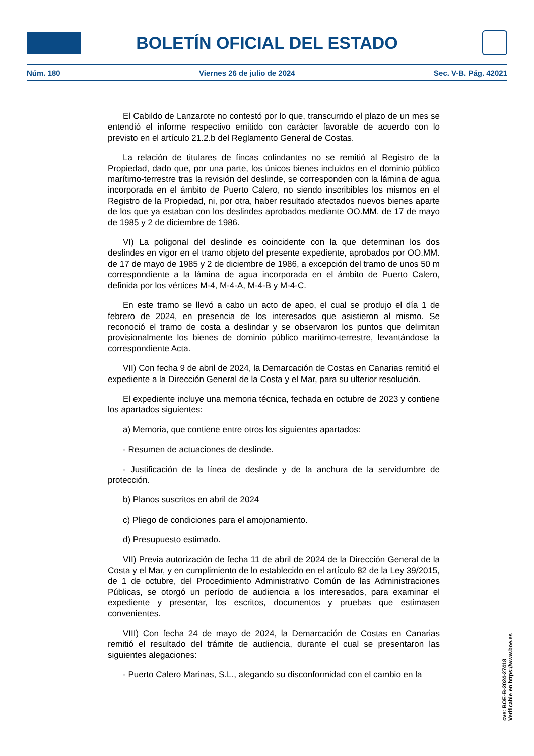BOLETÍN OFICIAL DEL ESTADO
Núm. 180 Viernes 26 de julio de 2024 Sec. V-B. Pág. 42021
El Cabildo de Lanzarote no contestó por lo que, transcurrido el plazo de un mes se entendió el informe respectivo emitido con carácter favorable de acuerdo con lo previsto en el artículo 21.2.b del Reglamento General de Costas.
La relación de titulares de fincas colindantes no se remitió al Registro de la Propiedad, dado que, por una parte, los únicos bienes incluidos en el dominio público marítimo-terrestre tras la revisión del deslinde, se corresponden con la lámina de agua incorporada en el ámbito de Puerto Calero, no siendo inscribibles los mismos en el Registro de la Propiedad, ni, por otra, haber resultado afectados nuevos bienes aparte de los que ya estaban con los deslindes aprobados mediante OO.MM. de 17 de mayo de 1985 y 2 de diciembre de 1986.
VI) La poligonal del deslinde es coincidente con la que determinan los dos deslindes en vigor en el tramo objeto del presente expediente, aprobados por OO.MM. de 17 de mayo de 1985 y 2 de diciembre de 1986, a excepción del tramo de unos 50 m correspondiente a la lámina de agua incorporada en el ámbito de Puerto Calero, definida por los vértices M-4, M-4-A, M-4-B y M-4-C.
En este tramo se llevó a cabo un acto de apeo, el cual se produjo el día 1 de febrero de 2024, en presencia de los interesados que asistieron al mismo. Se reconoció el tramo de costa a deslindar y se observaron los puntos que delimitan provisionalmente los bienes de dominio público marítimo-terrestre, levantándose la correspondiente Acta.
VII) Con fecha 9 de abril de 2024, la Demarcación de Costas en Canarias remitió el expediente a la Dirección General de la Costa y el Mar, para su ulterior resolución.
El expediente incluye una memoria técnica, fechada en octubre de 2023 y contiene los apartados siguientes:
a) Memoria, que contiene entre otros los siguientes apartados:
- Resumen de actuaciones de deslinde.
- Justificación de la línea de deslinde y de la anchura de la servidumbre de protección.
b) Planos suscritos en abril de 2024
c) Pliego de condiciones para el amojonamiento.
d) Presupuesto estimado.
VII) Previa autorización de fecha 11 de abril de 2024 de la Dirección General de la Costa y el Mar, y en cumplimiento de lo establecido en el artículo 82 de la Ley 39/2015, de 1 de octubre, del Procedimiento Administrativo Común de las Administraciones Públicas, se otorgó un período de audiencia a los interesados, para examinar el expediente y presentar, los escritos, documentos y pruebas que estimasen convenientes.
VIII) Con fecha 24 de mayo de 2024, la Demarcación de Costas en Canarias remitió el resultado del trámite de audiencia, durante el cual se presentaron las siguientes alegaciones:
- Puerto Calero Marinas, S.L., alegando su disconformidad con el cambio en la
cve: BOE-B-2024-27418
Verificable en https://www.boe.es